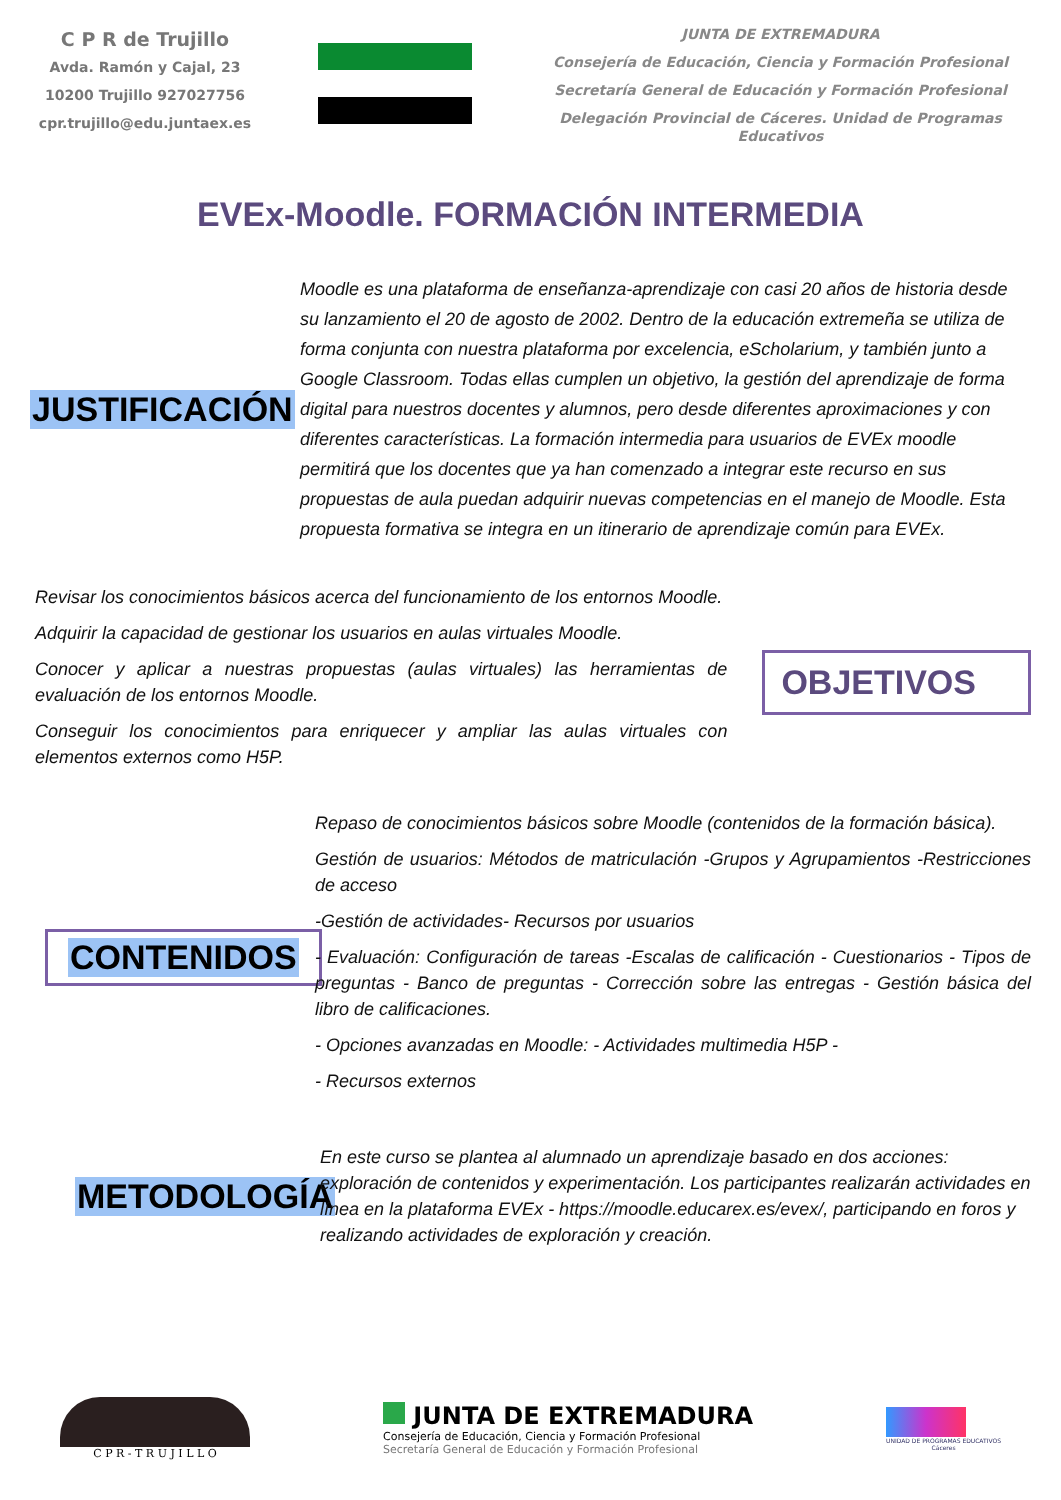C P R de Trujillo
Avda. Ramón y Cajal, 23
10200 Trujillo 927027756
cpr.trujillo@edu.juntaex.es
JUNTA DE EXTREMADURA
Consejería de Educación, Ciencia y Formación Profesional
Secretaría General de Educación y Formación Profesional
Delegación Provincial de Cáceres. Unidad de Programas Educativos
EVEx-Moodle. FORMACIÓN INTERMEDIA
JUSTIFICACIÓN
Moodle es una plataforma de enseñanza-aprendizaje con casi 20 años de historia desde su lanzamiento el 20 de agosto de 2002. Dentro de la educación extremeña se utiliza de forma conjunta con nuestra plataforma por excelencia, eScholarium, y también junto a Google Classroom. Todas ellas cumplen un objetivo, la gestión del aprendizaje de forma digital para nuestros docentes y alumnos, pero desde diferentes aproximaciones y con diferentes características. La formación intermedia para usuarios de EVEx moodle permitirá que los docentes que ya han comenzado a integrar este recurso en sus propuestas de aula puedan adquirir nuevas competencias en el manejo de Moodle. Esta propuesta formativa se integra en un itinerario de aprendizaje común para EVEx.
Revisar los conocimientos básicos acerca del funcionamiento de los entornos Moodle.
Adquirir la capacidad de gestionar los usuarios en aulas virtuales Moodle.
Conocer y aplicar a nuestras propuestas (aulas virtuales) las herramientas de evaluación de los entornos Moodle.
Conseguir los conocimientos para enriquecer y ampliar las aulas virtuales con elementos externos como H5P.
OBJETIVOS
CONTENIDOS
Repaso de conocimientos básicos sobre Moodle (contenidos de la formación básica).
Gestión de usuarios: Métodos de matriculación -Grupos y Agrupamientos -Restricciones de acceso
-Gestión de actividades- Recursos por usuarios
- Evaluación: Configuración de tareas -Escalas de calificación - Cuestionarios - Tipos de preguntas - Banco de preguntas - Corrección sobre las entregas - Gestión básica del libro de calificaciones.
- Opciones avanzadas en Moodle: - Actividades multimedia H5P -
- Recursos externos
METODOLOGÍA
En este curso se plantea al alumnado un aprendizaje basado en dos acciones: exploración de contenidos y experimentación. Los participantes realizarán actividades en línea en la plataforma EVEx - https://moodle.educarex.es/evex/, participando en foros y realizando actividades de exploración y creación.
C P R - T R U J I L L O
JUNTA DE EXTREMADURA
Consejería de Educación, Ciencia y Formación Profesional
Secretaría General de Educación y Formación Profesional
UNIDAD DE PROGRAMAS EDUCATIVOS
Cáceres